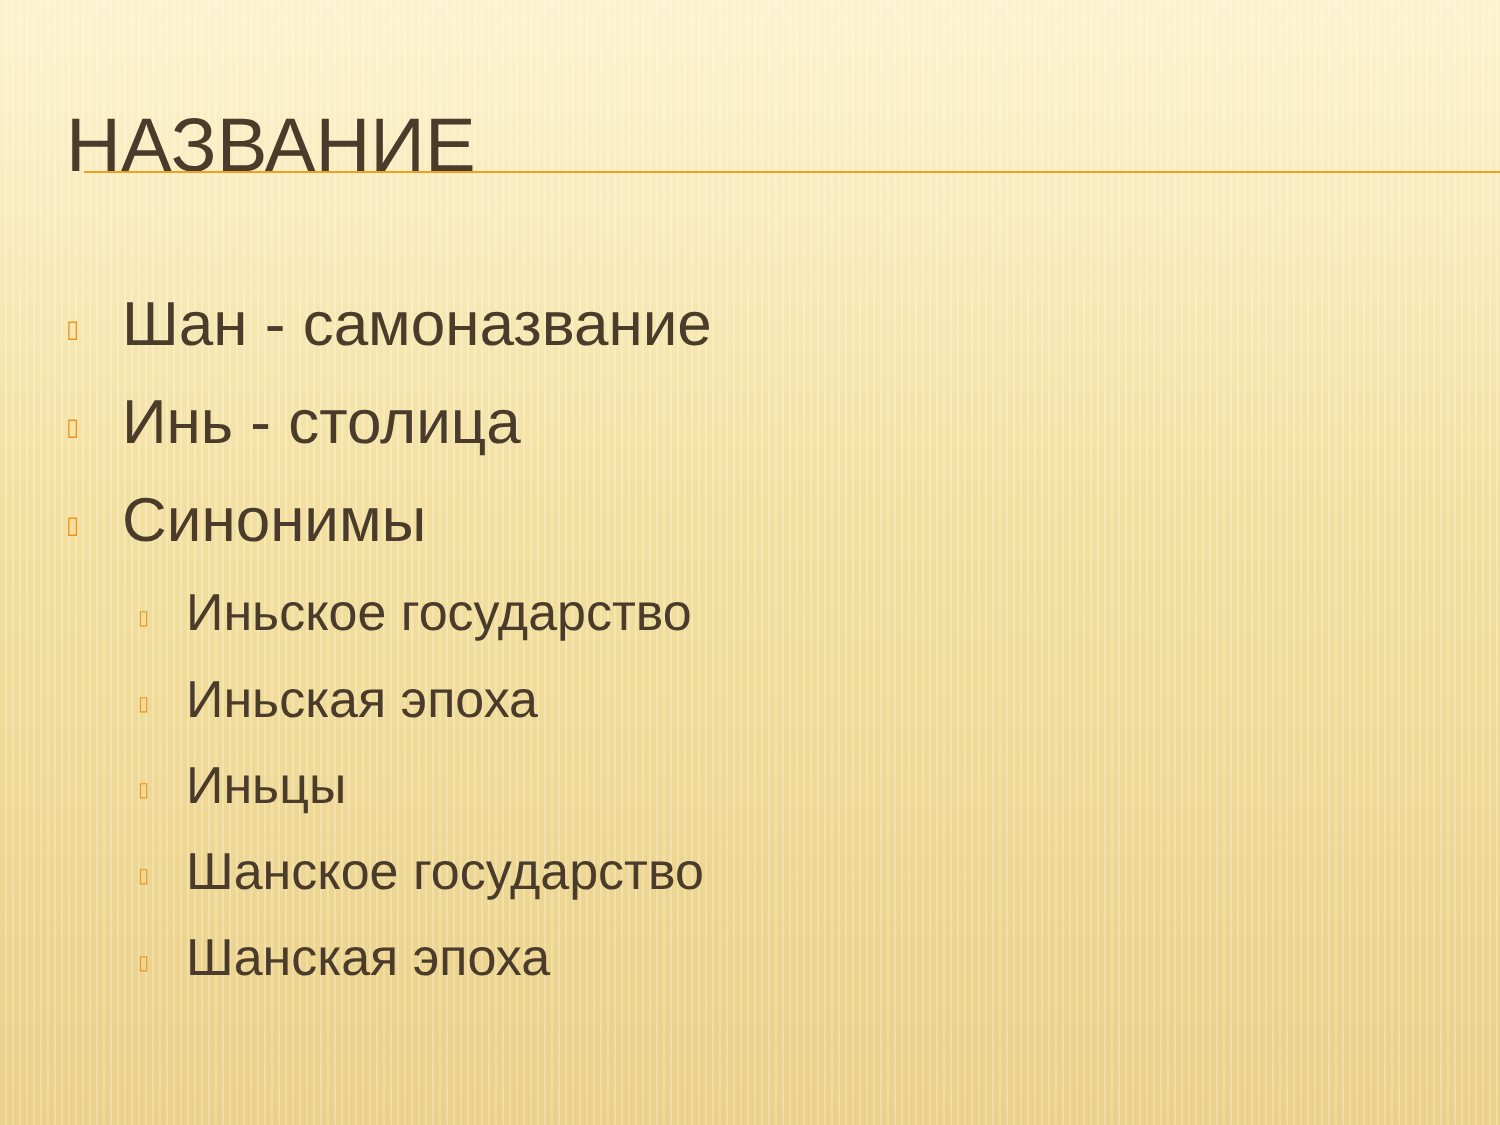НАЗВАНИЕ
▯ Шан - самоназвание
▯ Инь - столица
▯ Синонимы
▯ Иньское государство
▯ Иньская эпоха
▯ Иньцы
▯ Шанское государство
▯ Шанская эпоха